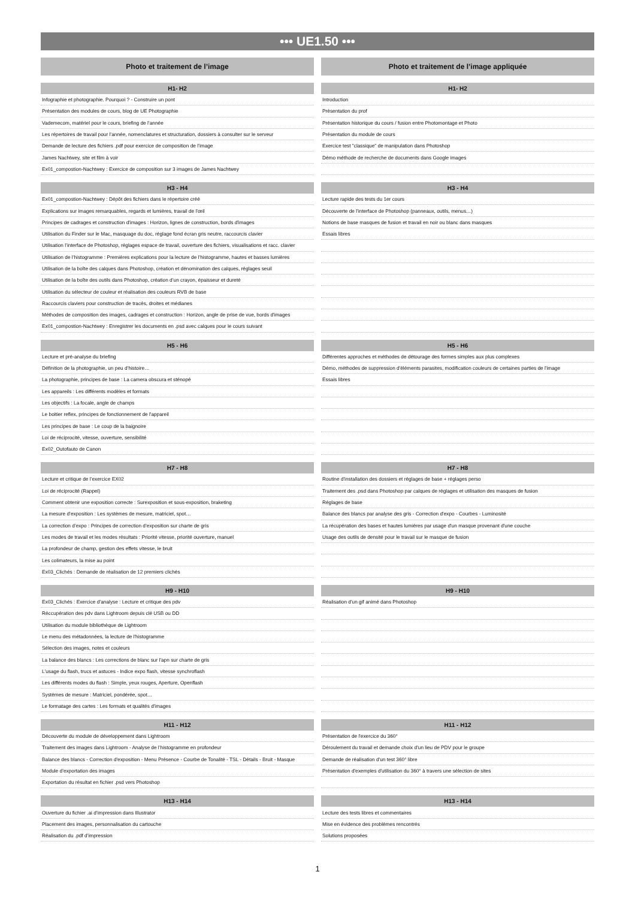••• UE1.50 •••
| Photo et traitement de l’image | Photo et traitement de l’image appliquée |
| --- | --- |
| H1- H2 | H1- H2 |
| Infographie et photographie. Pourquoi ? - Construire un pont | Introduction |
| Présentation des modules de cours, blog de UE Photographie | Présentation du prof |
| Vademecom, matériel pour le cours, briefing de l’année | Présentation historique du cours / fusion entre Photomontage et Photo |
| Les répertoires de travail pour l’année, nomenclatures et structuration, dossiers à consulter sur le serveur | Présentation du module de cours |
| Demande de lecture des fichiers .pdf pour exercice de composition de l’image | Exercice test "classique" de manipulation dans Photoshop |
| James Nachtwey, site et film à voir | Démo méthode de recherche de documents dans Google images |
| Ex01_compostion-Nachtwey : Exercice de composition sur 3 images de James Nachtwey | |
| H3 - H4 | H3 - H4 |
| Ex01_compostion-Nachtwey : Dépôt des fichiers dans le répertoire créé | Lecture rapide des tests du 1er cours |
| Explications sur images remarquables, regards et lumières, travail de l’œil | Découverte de l'interface de Photoshop (panneaux, outils, menus…) |
| Principes de cadrages et construction d'images : Horizon, lignes de construction, bords d'images | Notions de base masques de fusion et travail en noir ou blanc dans masques |
| Utilisation du Finder sur le Mac, masquage du doc, réglage fond écran gris neutre, raccourcis clavier | Essais libres |
| Utilisation l’interface de Photoshop, réglages espace de travail, ouverture des fichiers, visualisations et racc. clavier | |
| Utilisation de l’histogramme : Premières explications pour la lecture de l’histogramme, hautes et basses lumières | |
| Utilisation de la boîte des calques dans Photoshop, création et dénomination des calques, réglages seuil | |
| Utilisation de la boîte des outils dans Photoshop, création d’un crayon, épaisseur et dureté | |
| Utilisation du sélecteur de couleur et réalisation des couleurs RVB de base | |
| Raccourcis claviers pour construction de tracés, droites et médianes | |
| Méthodes de composition des images, cadrages et construction : Horizon, angle de prise de vue, bords d'images | |
| Ex01_compostion-Nachtwey : Enregistrer les documents en .psd avec calques pour le cours suivant | |
| H5 - H6 | H5 - H6 |
| Lecture et pré-analyse du briefing | Différentes approches et méthodes de détourage des formes simples aux plus complexes |
| Définition de la photographie, un peu d’histoire… | Démo, méthodes de suppression d'éléments parasites, modification couleurs de certaines parties de l'image |
| La photographie, principes de base : La camera obscura et sténopé | Essais libres |
| Les appareils : Les différents modèles et formats | |
| Les objectifs : La focale, angle de champs | |
| Le boitier reflex, principes de fonctionnement de l'appareil | |
| Les principes de base : Le coup de la baignoire | |
| Loi de réciprocité, vitesse, ouverture, sensibilité | |
| Ex02_Outofauto de Canon | |
| H7 - H8 | H7 - H8 |
| Lecture et critique de l’exercice EX02 | Routine d'installation des dossiers et réglages de base + réglages perso |
| Loi de réciprocité (Rappel) | Traitement des .psd dans Photoshop par calques de réglages et utilisation des masques de fusion |
| Comment obtenir une exposition correcte : Surexposition et sous-exposition, braketing | Réglages de base |
| La mesure d’exposition : Les systèmes de mesure, matriciel, spot… | Balance des blancs par analyse des gris - Correction d'expo - Courbes - Luminosité |
| La correction d’expo : Principes de correction d’exposition sur charte de gris | La récupération des bases et hautes lumières par usage d'un masque provenant d'une couche |
| Les modes de travail et les modes résultats : Priorité vitesse, priorité ouverture, manuel | Usage des outils de densité pour le travail sur le masque de fusion |
| La profondeur de champ, gestion des effets vitesse, le bruit | |
| Les colimateurs, la mise au point | |
| Ex03_Clichés : Demande de réalisation de 12 premiers clichés | |
| H9 - H10 | H9 - H10 |
| Ex03_Clichés : Exercice d’analyse : Lecture et critique des pdv | Réalisation d'un gif animé dans Photoshop |
| Réccupération des pdv dans Lightroom depuis clé USB ou DD | |
| Utilisation du module bibliothèque de Lightroom | |
| Le menu des métadonnées, la lecture de l'histogramme | |
| Sélection des images, notes et couleurs | |
| La balance des blancs : Les corrections de blanc sur l'apn sur charte de gris | |
| L'usage du flash, trucs et astuces - Indice expo flash, vitesse synchroflash | |
| Les différents modes du flash : Simple, yeux rouges, Aperture, Openflash | |
| Systèmes de mesure : Matriciel, pondérée, spot… | |
| Le formatage des cartes : Les formats et qualités d'images | |
| H11 - H12 | H11 - H12 |
| Découverte du module de développement dans Lightroom | Présentation de l'exercice du 360° |
| Traitement des images dans Lightroom - Analyse de l’histogramme en profondeur | Déroulement du travail et demande choix d'un lieu de PDV pour le groupe |
| Balance des blancs - Correction d'exposition - Menu Présence - Courbe de Tonalité - TSL - Détails - Bruit - Masque | Demande de réalisation d'un test 360° libre |
| Module d’exportation des images | Présentation d'exemples d'utilisation du 360° à travers une sélection de sites |
| Exportation du résultat en fichier .psd vers Photoshop | |
| H13 - H14 | H13 - H14 |
| Ouverture du fichier .ai d’impression dans Illustrator | Lecture des tests libres et commentaires |
| Placement des images, personnalisation du cartouche | Mise en évidence des problèmes rencontrés |
| Réalisation du .pdf d’impression | Solutions proposées |
1